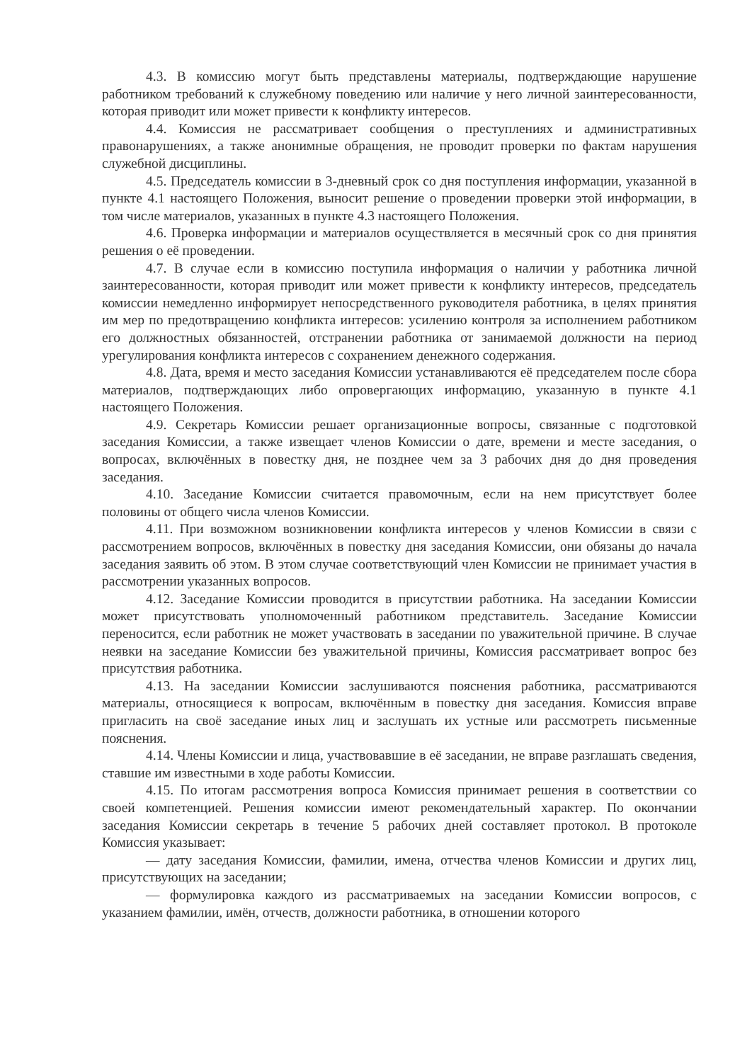4.3. В комиссию могут быть представлены материалы, подтверждающие нарушение работником требований к служебному поведению или наличие у него личной заинтересованности, которая приводит или может привести к конфликту интересов.
4.4. Комиссия не рассматривает сообщения о преступлениях и административных правонарушениях, а также анонимные обращения, не проводит проверки по фактам нарушения служебной дисциплины.
4.5. Председатель комиссии в 3-дневный срок со дня поступления информации, указанной в пункте 4.1 настоящего Положения, выносит решение о проведении проверки этой информации, в том числе материалов, указанных в пункте 4.3 настоящего Положения.
4.6. Проверка информации и материалов осуществляется в месячный срок со дня принятия решения о её проведении.
4.7. В случае если в комиссию поступила информация о наличии у работника личной заинтересованности, которая приводит или может привести к конфликту интересов, председатель комиссии немедленно информирует непосредственного руководителя работника, в целях принятия им мер по предотвращению конфликта интересов: усилению контроля за исполнением работником его должностных обязанностей, отстранении работника от занимаемой должности на период урегулирования конфликта интересов с сохранением денежного содержания.
4.8. Дата, время и место заседания Комиссии устанавливаются её председателем после сбора материалов, подтверждающих либо опровергающих информацию, указанную в пункте 4.1 настоящего Положения.
4.9. Секретарь Комиссии решает организационные вопросы, связанные с подготовкой заседания Комиссии, а также извещает членов Комиссии о дате, времени и месте заседания, о вопросах, включённых в повестку дня, не позднее чем за 3 рабочих дня до дня проведения заседания.
4.10. Заседание Комиссии считается правомочным, если на нем присутствует более половины от общего числа членов Комиссии.
4.11. При возможном возникновении конфликта интересов у членов Комиссии в связи с рассмотрением вопросов, включённых в повестку дня заседания Комиссии, они обязаны до начала заседания заявить об этом. В этом случае соответствующий член Комиссии не принимает участия в рассмотрении указанных вопросов.
4.12. Заседание Комиссии проводится в присутствии работника. На заседании Комиссии может присутствовать уполномоченный работником представитель. Заседание Комиссии переносится, если работник не может участвовать в заседании по уважительной причине. В случае неявки на заседание Комиссии без уважительной причины, Комиссия рассматривает вопрос без присутствия работника.
4.13. На заседании Комиссии заслушиваются пояснения работника, рассматриваются материалы, относящиеся к вопросам, включённым в повестку дня заседания. Комиссия вправе пригласить на своё заседание иных лиц и заслушать их устные или рассмотреть письменные пояснения.
4.14. Члены Комиссии и лица, участвовавшие в её заседании, не вправе разглашать сведения, ставшие им известными в ходе работы Комиссии.
4.15. По итогам рассмотрения вопроса Комиссия принимает решения в соответствии со своей компетенцией. Решения комиссии имеют рекомендательный характер. По окончании заседания Комиссии секретарь в течение 5 рабочих дней составляет протокол. В протоколе Комиссия указывает:
— дату заседания Комиссии, фамилии, имена, отчества членов Комиссии и других лиц, присутствующих на заседании;
— формулировка каждого из рассматриваемых на заседании Комиссии вопросов, с указанием фамилии, имён, отчеств, должности работника, в отношении которого